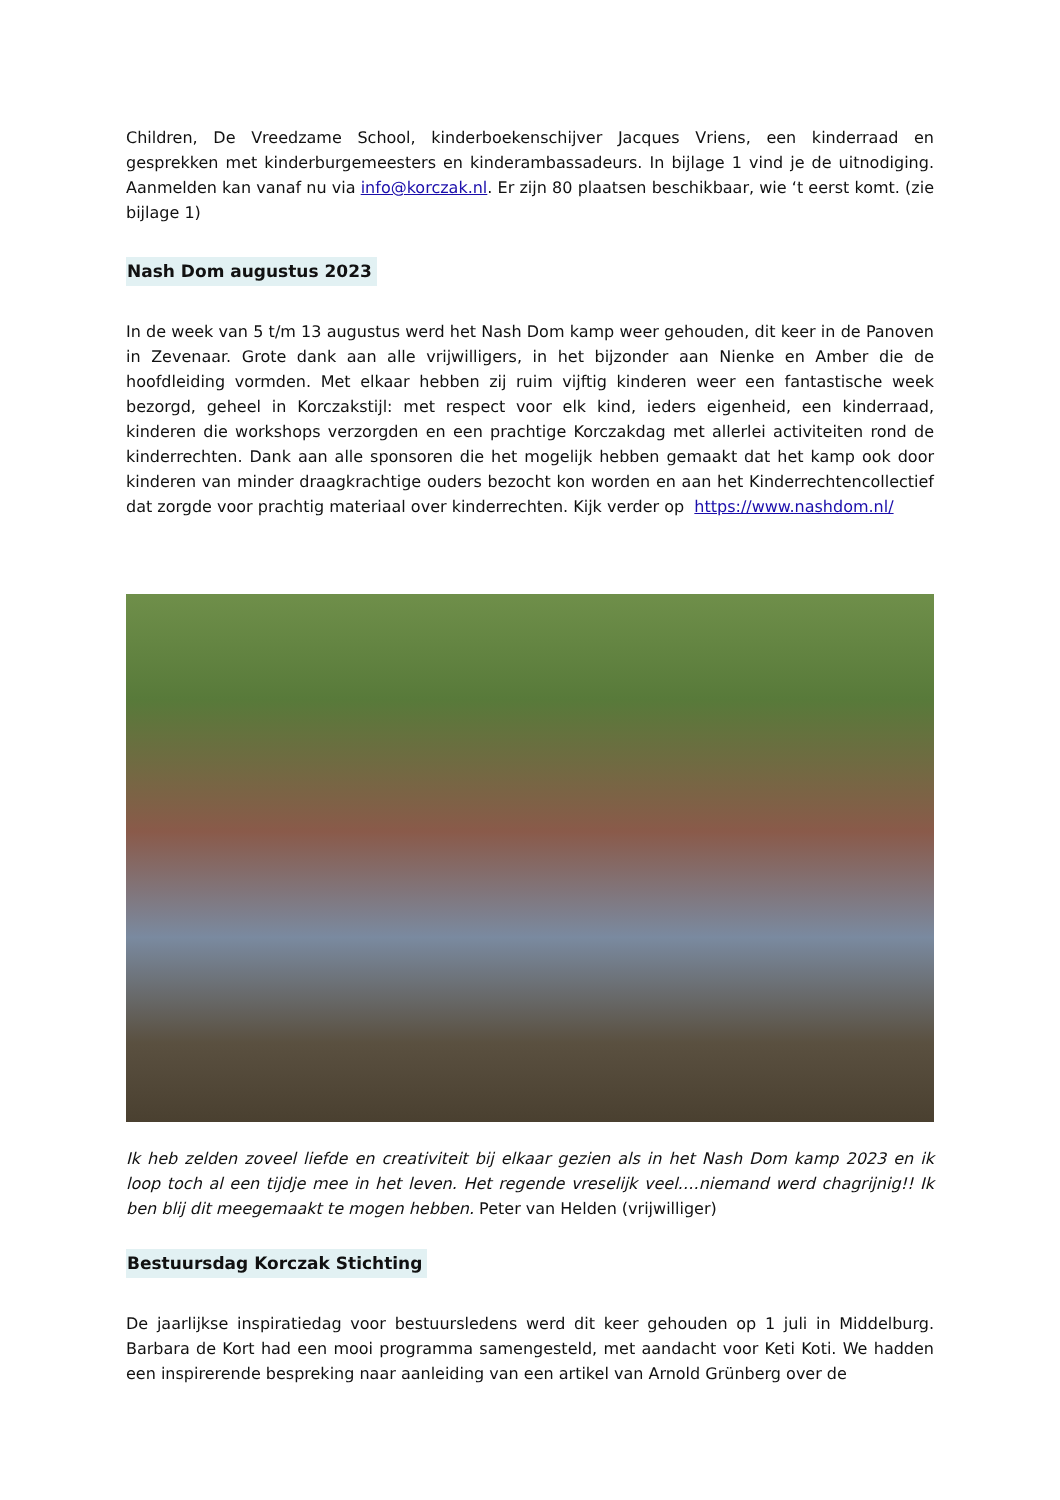Children, De Vreedzame School, kinderboekenschijver Jacques Vriens, een kinderraad en gesprekken met kinderburgemeesters en kinderambassadeurs. In bijlage 1 vind je de uitnodiging. Aanmelden kan vanaf nu via info@korczak.nl. Er zijn 80 plaatsen beschikbaar, wie ‘t eerst komt. (zie bijlage 1)
Nash Dom augustus 2023
In de week van 5 t/m 13 augustus werd het Nash Dom kamp weer gehouden, dit keer in de Panoven in Zevenaar. Grote dank aan alle vrijwilligers, in het bijzonder aan Nienke en Amber die de hoofdleiding vormden. Met elkaar hebben zij ruim vijftig kinderen weer een fantastische week bezorgd, geheel in Korczakstijl: met respect voor elk kind, ieders eigenheid, een kinderraad, kinderen die workshops verzorgden en een prachtige Korczakdag met allerlei activiteiten rond de kinderrechten. Dank aan alle sponsoren die het mogelijk hebben gemaakt dat het kamp ook door kinderen van minder draagkrachtige ouders bezocht kon worden en aan het Kinderrechtencollectief dat zorgde voor prachtig materiaal over kinderrechten. Kijk verder op https://www.nashdom.nl/
Ik heb zelden zoveel liefde en creativiteit bij elkaar gezien als in het Nash Dom kamp 2023 en ik loop toch al een tijdje mee in het leven. Het regende vreselijk veel….niemand werd chagrijnig!! Ik ben blij dit meegemaakt te mogen hebben. Peter van Helden (vrijwilliger)
Bestuursdag Korczak Stichting
De jaarlijkse inspiratiedag voor bestuursledens werd dit keer gehouden op 1 juli in Middelburg. Barbara de Kort had een mooi programma samengesteld, met aandacht voor Keti Koti. We hadden een inspirerende bespreking naar aanleiding van een artikel van Arnold Grünberg over de